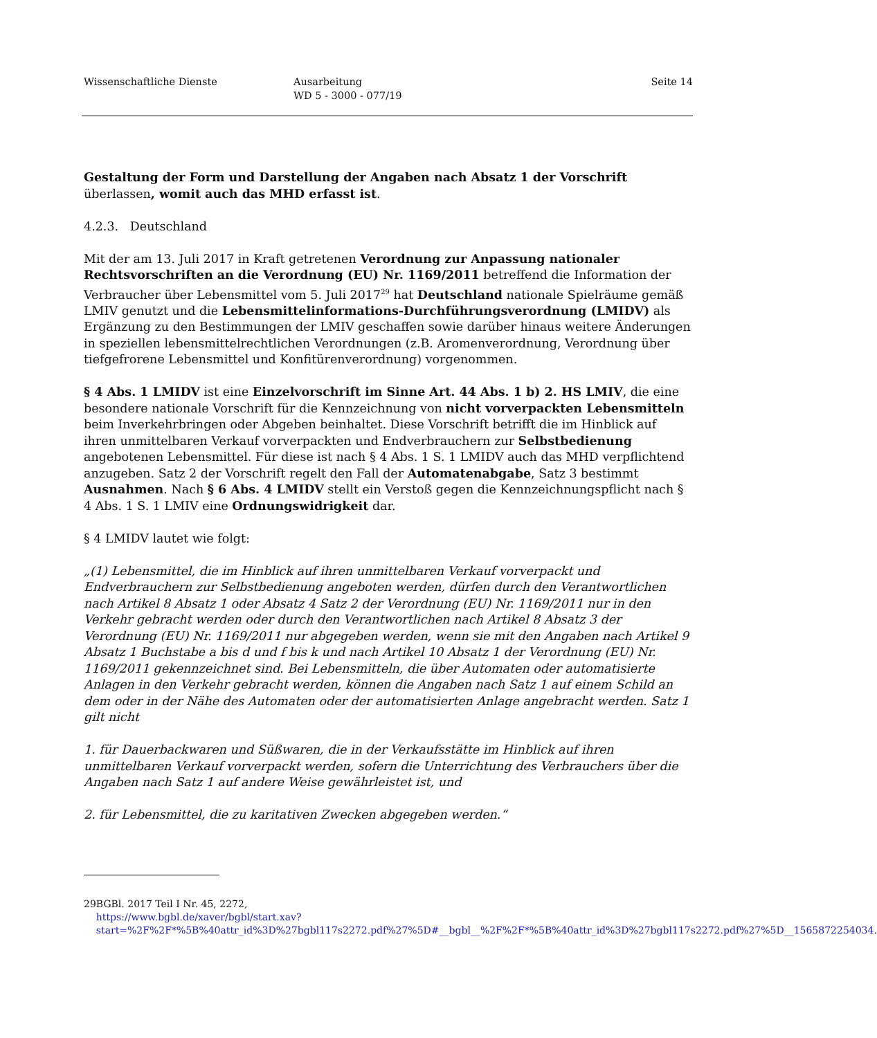Wissenschaftliche Dienste Ausarbeitung
WD 5 - 3000 - 077/19
Seite 14
Gestaltung der Form und Darstellung der Angaben nach Absatz 1 der Vorschrift überlassen, womit auch das MHD erfasst ist.
4.2.3. Deutschland
Mit der am 13. Juli 2017 in Kraft getretenen Verordnung zur Anpassung nationaler Rechtsvorschriften an die Verordnung (EU) Nr. 1169/2011 betreffend die Information der Verbraucher über Lebensmittel vom 5. Juli 2017<sup>29</sup> hat Deutschland nationale Spielräume gemäß LMIV genutzt und die Lebensmittelinformations-Durchführungsverordnung (LMIDV) als Ergänzung zu den Bestimmungen der LMIV geschaffen sowie darüber hinaus weitere Änderungen in speziellen lebensmittelrechtlichen Verordnungen (z.B. Aromenverordnung, Verordnung über tiefgefrorene Lebensmittel und Konfitürenverordnung) vorgenommen.
§ 4 Abs. 1 LMIDV ist eine Einzelvorschrift im Sinne Art. 44 Abs. 1 b) 2. HS LMIV, die eine besondere nationale Vorschrift für die Kennzeichnung von nicht vorverpackten Lebensmitteln beim Inverkehrbringen oder Abgeben beinhaltet. Diese Vorschrift betrifft die im Hinblick auf ihren unmittelbaren Verkauf vorverpackten und Endverbrauchern zur Selbstbedienung angebotenen Lebensmittel. Für diese ist nach § 4 Abs. 1 S. 1 LMIDV auch das MHD verpflichtend anzugeben. Satz 2 der Vorschrift regelt den Fall der Automatenabgabe, Satz 3 bestimmt Ausnahmen. Nach § 6 Abs. 4 LMIDV stellt ein Verstoß gegen die Kennzeichnungspflicht nach § 4 Abs. 1 S. 1 LMIV eine Ordnungswidrigkeit dar.
§ 4 LMIDV lautet wie folgt:
„(1) Lebensmittel, die im Hinblick auf ihren unmittelbaren Verkauf vorverpackt und Endverbrauchern zur Selbstbedienung angeboten werden, dürfen durch den Verantwortlichen nach Artikel 8 Absatz 1 oder Absatz 4 Satz 2 der Verordnung (EU) Nr. 1169/2011 nur in den Verkehr gebracht werden oder durch den Verantwortlichen nach Artikel 8 Absatz 3 der Verordnung (EU) Nr. 1169/2011 nur abgegeben werden, wenn sie mit den Angaben nach Artikel 9 Absatz 1 Buchstabe a bis d und f bis k und nach Artikel 10 Absatz 1 der Verordnung (EU) Nr. 1169/2011 gekennzeichnet sind. Bei Lebensmitteln, die über Automaten oder automatisierte Anlagen in den Verkehr gebracht werden, können die Angaben nach Satz 1 auf einem Schild an dem oder in der Nähe des Automaten oder der automatisierten Anlage angebracht werden. Satz 1 gilt nicht
1. für Dauerbackwaren und Süßwaren, die in der Verkaufsstätte im Hinblick auf ihren unmittelbaren Verkauf vorverpackt werden, sofern die Unterrichtung des Verbrauchers über die Angaben nach Satz 1 auf andere Weise gewährleistet ist, und
2. für Lebensmittel, die zu karitativen Zwecken abgegeben werden.“
29 BGBl. 2017 Teil I Nr. 45, 2272,
https://www.bgbl.de/xaver/bgbl/start.xav?start=%2F%2F*%5B%40attr_id%3D%27bgbl117s2272.pdf%27%5D#__bgbl__%2F%2F*%5B%40attr_id%3D%27bgbl117s2272.pdf%27%5D__1565872254034.